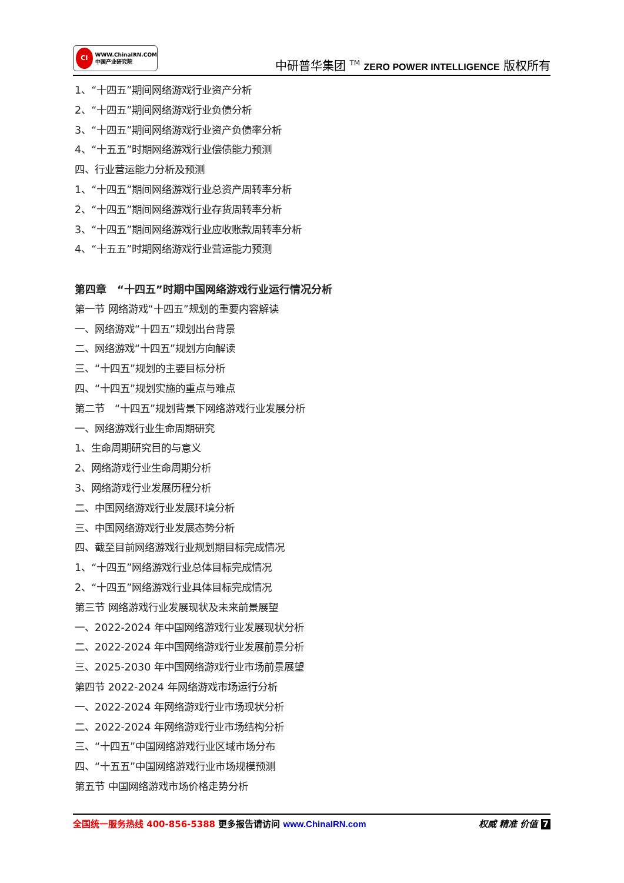CI
WWW.ChinaIRN.COM
中国产业研究院
中研普华集团 <sup>TM</sup> ZERO POWER INTELLIGENCE 版权所有
1、“十四五”期间网络游戏行业资产分析
2、“十四五”期间网络游戏行业负债分析
3、“十四五”期间网络游戏行业资产负债率分析
4、“十五五”时期网络游戏行业偿债能力预测
四、行业营运能力分析及预测
1、“十四五”期间网络游戏行业总资产周转率分析
2、“十四五”期间网络游戏行业存货周转率分析
3、“十四五”期间网络游戏行业应收账款周转率分析
4、“十五五”时期网络游戏行业营运能力预测
第四章　“十四五”时期中国网络游戏行业运行情况分析
第一节 网络游戏“十四五”规划的重要内容解读
一、网络游戏“十四五”规划出台背景
二、网络游戏“十四五”规划方向解读
三、“十四五”规划的主要目标分析
四、“十四五”规划实施的重点与难点
第二节　“十四五”规划背景下网络游戏行业发展分析
一、网络游戏行业生命周期研究
1、生命周期研究目的与意义
2、网络游戏行业生命周期分析
3、网络游戏行业发展历程分析
二、中国网络游戏行业发展环境分析
三、中国网络游戏行业发展态势分析
四、截至目前网络游戏行业规划期目标完成情况
1、“十四五”网络游戏行业总体目标完成情况
2、“十四五”网络游戏行业具体目标完成情况
第三节 网络游戏行业发展现状及未来前景展望
一、2022-2024 年中国网络游戏行业发展现状分析
二、2022-2024 年中国网络游戏行业发展前景分析
三、2025-2030 年中国网络游戏行业市场前景展望
第四节 2022-2024 年网络游戏市场运行分析
一、2022-2024 年网络游戏行业市场现状分析
二、2022-2024 年网络游戏行业市场结构分析
三、“十四五”中国网络游戏行业区域市场分布
四、“十五五”中国网络游戏行业市场规模预测
第五节 中国网络游戏市场价格走势分析
全国统一服务热线 400-856-5388 更多报告请访问 www.ChinaIRN.com
权威 精准 价值 7